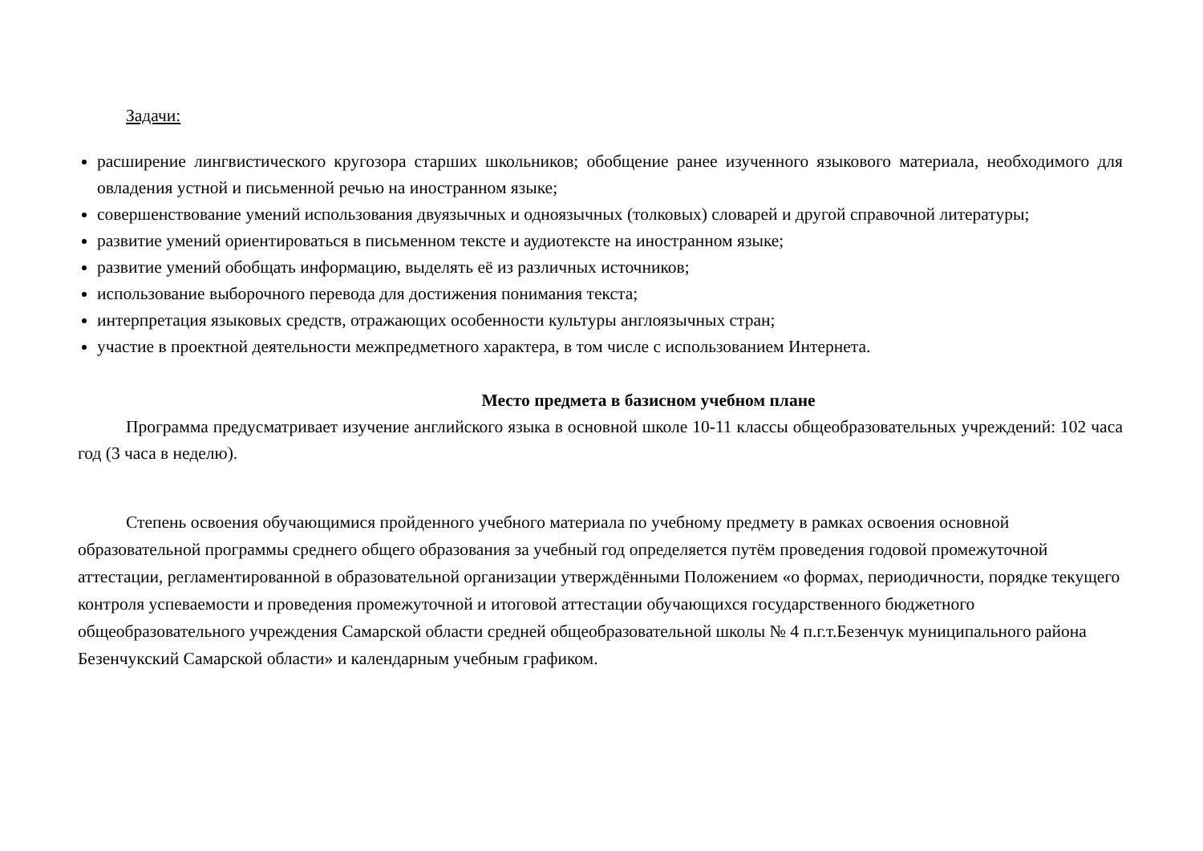Задачи:
расширение лингвистического кругозора старших школьников; обобщение ранее изученного языкового материала, необходимого для овладения устной и письменной речью на иностранном языке;
совершенствование умений использования двуязычных и одноязычных (толковых) словарей и другой справочной литературы;
развитие умений ориентироваться в письменном тексте и аудиотексте на иностранном языке;
развитие умений обобщать информацию, выделять её из различных источников;
использование выборочного перевода для достижения понимания текста;
интерпретация языковых средств, отражающих особенности культуры англоязычных стран;
участие в проектной деятельности межпредметного характера, в том числе с использованием Интернета.
Место предмета в базисном учебном плане
Программа предусматривает изучение английского языка в основной школе 10-11 классы общеобразовательных учреждений: 102 часа год (3 часа в неделю).
Степень освоения обучающимися пройденного учебного материала по учебному предмету в рамках освоения основной образовательной программы среднего общего образования за учебный год определяется путём проведения годовой промежуточной аттестации, регламентированной в образовательной организации утверждёнными Положением «о формах, периодичности, порядке текущего контроля успеваемости и проведения промежуточной и итоговой аттестации обучающихся государственного бюджетного общеобразовательного учреждения Самарской области средней общеобразовательной школы № 4 п.г.т.Безенчук муниципального района Безенчукский Самарской области» и календарным учебным графиком.